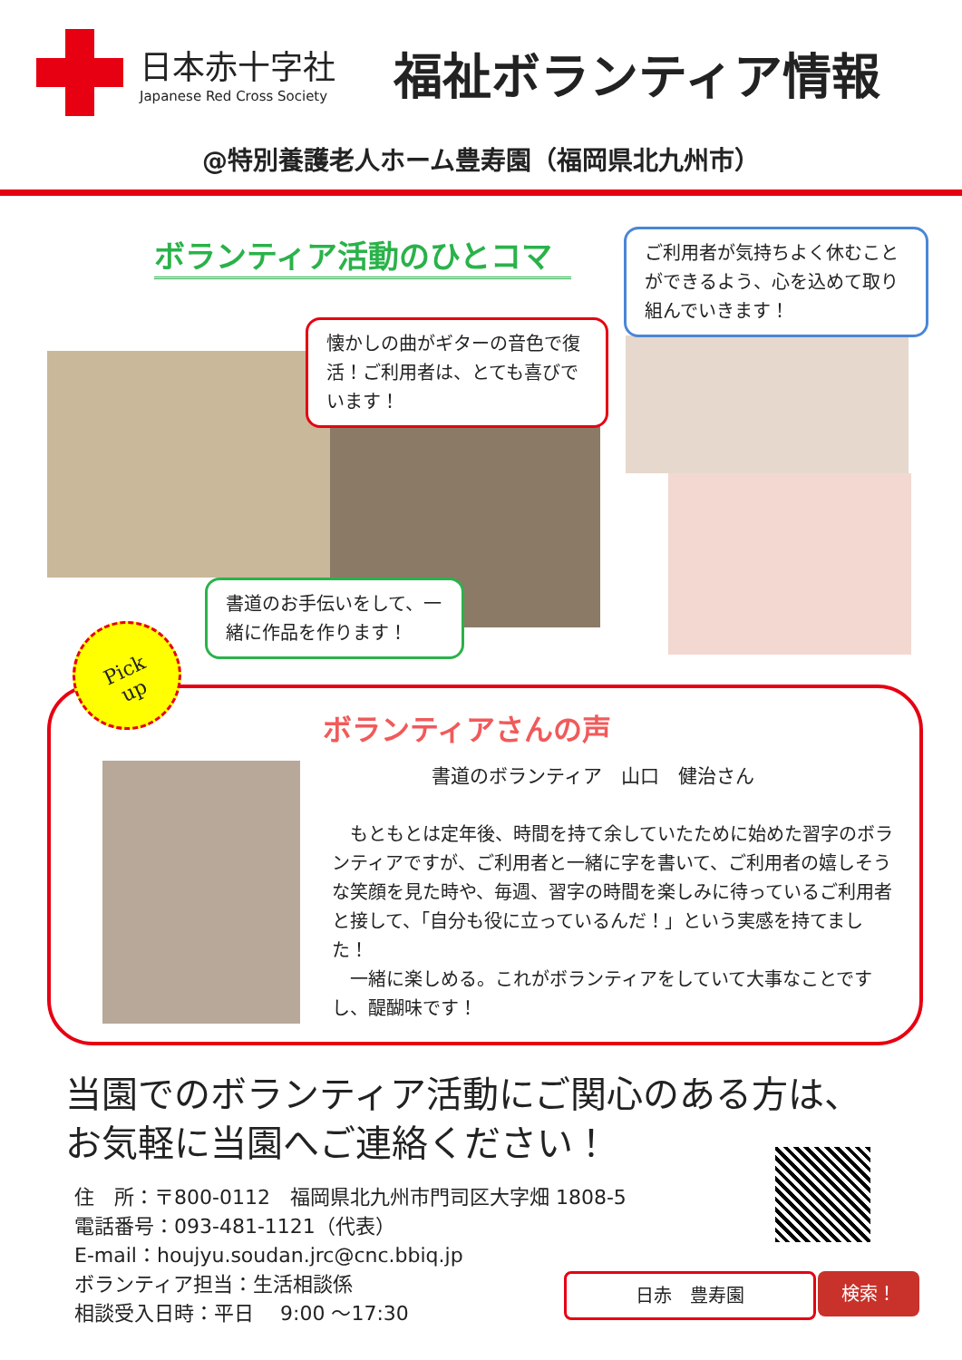日本赤十字社
Japanese Red Cross Society
福祉ボランティア情報
@特別養護老人ホーム豊寿園（福岡県北九州市）
ボランティア活動のひとコマ
ご利用者が気持ちよく休むことができるよう、心を込めて取り組んでいきます！
懐かしの曲がギターの音色で復活！ご利用者は、とても喜びでいます！
書道のお手伝いをして、一緒に作品を作ります！
ボランティアさんの声
書道のボランティア　山口　健治さん
　もともとは定年後、時間を持て余していたために始めた習字のボランティアですが、ご利用者と一緒に字を書いて、ご利用者の嬉しそうな笑顔を見た時や、毎週、習字の時間を楽しみに待っているご利用者と接して、「自分も役に立っているんだ！」という実感を持てました！
　一緒に楽しめる。これがボランティアをしていて大事なことですし、醍醐味です！
Pick
up
当園でのボランティア活動にご関心のある方は、
お気軽に当園へご連絡ください！
住　所：〒800-0112　福岡県北九州市門司区大字畑 1808-5
電話番号：093-481-1121（代表）
E-mail：houjyu.soudan.jrc@cnc.bbiq.jp
ボランティア担当：生活相談係
相談受入日時：平日　 9:00 ～17:30
日赤　豊寿園 検索！